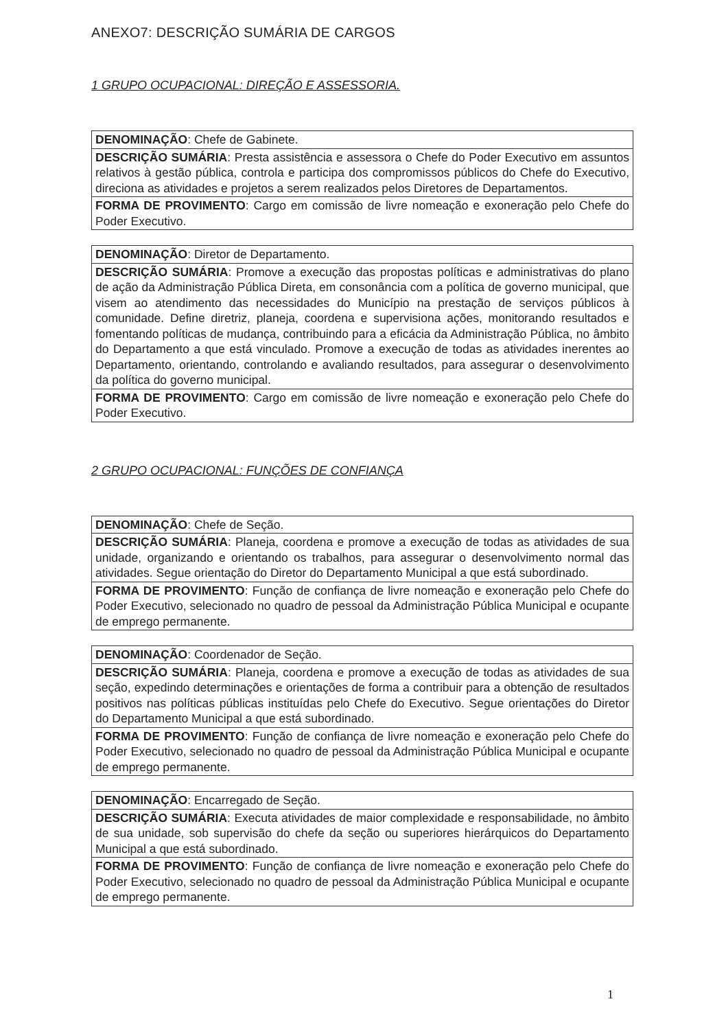ANEXO7: DESCRIÇÃO SUMÁRIA DE CARGOS
1 GRUPO OCUPACIONAL: DIREÇÃO E ASSESSORIA.
| DENOMINAÇÃO : Chefe de Gabinete. |
| DESCRIÇÃO SUMÁRIA : Presta assistência e assessora o Chefe do Poder Executivo em assuntos relativos à gestão pública, controla e participa dos compromissos públicos do Chefe do Executivo, direciona as atividades e projetos a serem realizados pelos Diretores de Departamentos. |
| FORMA DE PROVIMENTO : Cargo em comissão de livre nomeação e exoneração pelo Chefe do Poder Executivo. |
| DENOMINAÇÃO : Diretor de Departamento. |
| DESCRIÇÃO SUMÁRIA : Promove a execução das propostas políticas e administrativas do plano de ação da Administração Pública Direta, em consonância com a política de governo municipal, que visem ao atendimento das necessidades do Município na prestação de serviços públicos à comunidade. Define diretriz, planeja, coordena e supervisiona ações, monitorando resultados e fomentando políticas de mudança, contribuindo para a eficácia da Administração Pública, no âmbito do Departamento a que está vinculado. Promove a execução de todas as atividades inerentes ao Departamento, orientando, controlando e avaliando resultados, para assegurar o desenvolvimento da política do governo municipal. |
| FORMA DE PROVIMENTO : Cargo em comissão de livre nomeação e exoneração pelo Chefe do Poder Executivo. |
2 GRUPO OCUPACIONAL: FUNÇÕES DE CONFIANÇA
| DENOMINAÇÃO : Chefe de Seção. |
| DESCRIÇÃO SUMÁRIA : Planeja, coordena e promove a execução de todas as atividades de sua unidade, organizando e orientando os trabalhos, para assegurar o desenvolvimento normal das atividades. Segue orientação do Diretor do Departamento Municipal a que está subordinado. |
| FORMA DE PROVIMENTO : Função de confiança de livre nomeação e exoneração pelo Chefe do Poder Executivo, selecionado no quadro de pessoal da Administração Pública Municipal e ocupante de emprego permanente. |
| DENOMINAÇÃO : Coordenador de Seção. |
| DESCRIÇÃO SUMÁRIA : Planeja, coordena e promove a execução de todas as atividades de sua seção, expedindo determinações e orientações de forma a contribuir para a obtenção de resultados positivos nas políticas públicas instituídas pelo Chefe do Executivo. Segue orientações do Diretor do Departamento Municipal a que está subordinado. |
| FORMA DE PROVIMENTO : Função de confiança de livre nomeação e exoneração pelo Chefe do Poder Executivo, selecionado no quadro de pessoal da Administração Pública Municipal e ocupante de emprego permanente. |
| DENOMINAÇÃO : Encarregado de Seção. |
| DESCRIÇÃO SUMÁRIA : Executa atividades de maior complexidade e responsabilidade, no âmbito de sua unidade, sob supervisão do chefe da seção ou superiores hierárquicos do Departamento Municipal a que está subordinado. |
| FORMA DE PROVIMENTO : Função de confiança de livre nomeação e exoneração pelo Chefe do Poder Executivo, selecionado no quadro de pessoal da Administração Pública Municipal e ocupante de emprego permanente. |
1